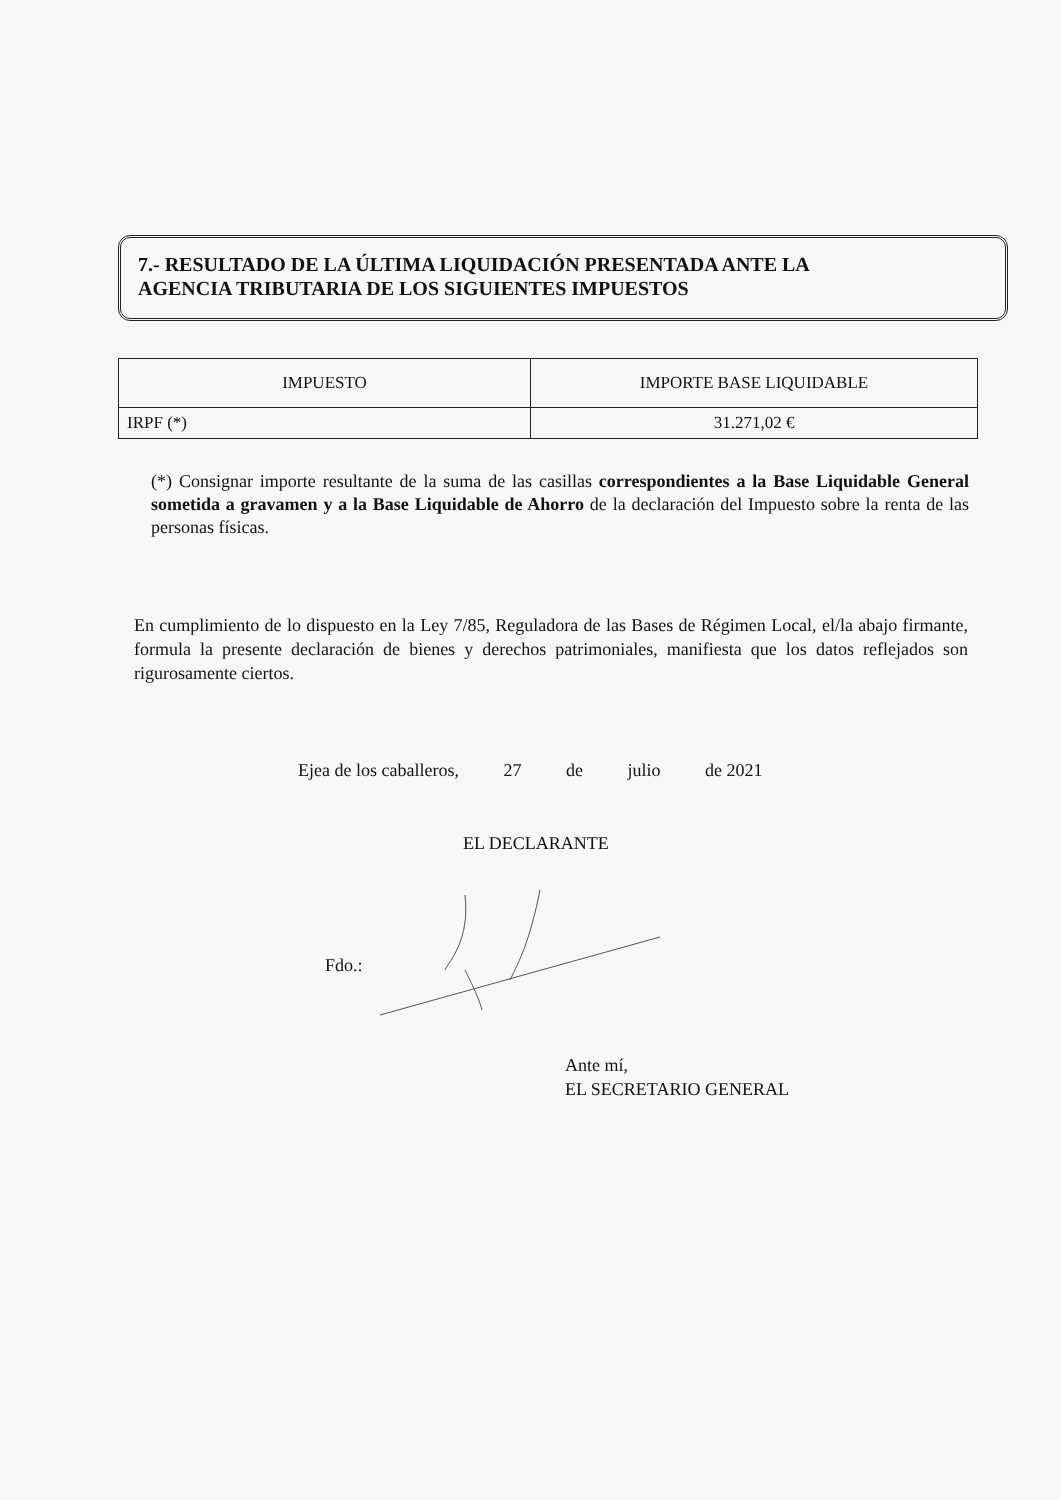7.- RESULTADO DE LA ÚLTIMA LIQUIDACIÓN PRESENTADA ANTE LA AGENCIA TRIBUTARIA DE LOS SIGUIENTES IMPUESTOS
| IMPUESTO | IMPORTE BASE LIQUIDABLE |
| --- | --- |
| IRPF (*) | 31.271,02 € |
(*) Consignar importe resultante de la suma de las casillas correspondientes a la Base Liquidable General sometida a gravamen y a la Base Liquidable de Ahorro de la declaración del Impuesto sobre la renta de las personas físicas.
En cumplimiento de lo dispuesto en la Ley 7/85, Reguladora de las Bases de Régimen Local, el/la abajo firmante, formula la presente declaración de bienes y derechos patrimoniales, manifiesta que los datos reflejados son rigurosamente ciertos.
Ejea de los caballeros, 27 de julio de 2021
EL DECLARANTE
Fdo.:
Ante mí,
EL SECRETARIO GENERAL